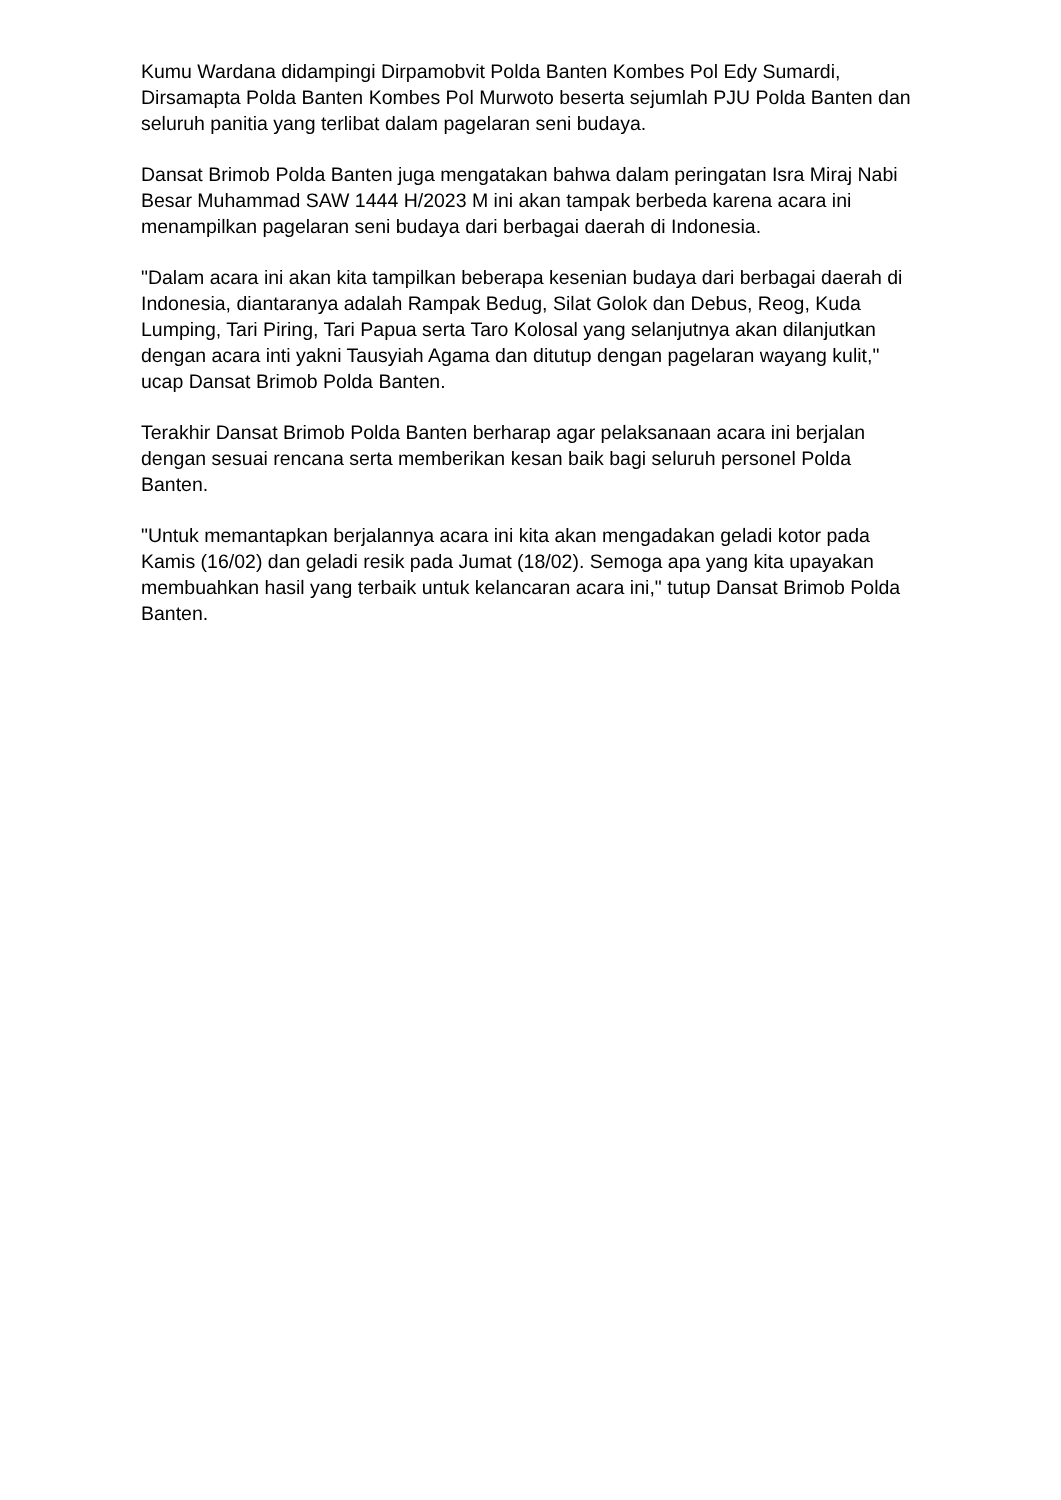Kumu Wardana didampingi Dirpamobvit Polda Banten Kombes Pol Edy Sumardi, Dirsamapta Polda Banten Kombes Pol Murwoto beserta sejumlah PJU Polda Banten dan seluruh panitia yang terlibat dalam pagelaran seni budaya.
Dansat Brimob Polda Banten juga mengatakan bahwa dalam peringatan Isra Miraj Nabi Besar Muhammad SAW 1444 H/2023 M ini akan tampak berbeda karena acara ini menampilkan pagelaran seni budaya dari berbagai daerah di Indonesia.
"Dalam acara ini akan kita tampilkan beberapa kesenian budaya dari berbagai daerah di Indonesia, diantaranya adalah Rampak Bedug, Silat Golok dan Debus, Reog, Kuda Lumping, Tari Piring, Tari Papua serta Taro Kolosal yang selanjutnya akan dilanjutkan dengan acara inti yakni Tausyiah Agama dan ditutup dengan pagelaran wayang kulit," ucap Dansat Brimob Polda Banten.
Terakhir Dansat Brimob Polda Banten berharap agar pelaksanaan acara ini berjalan dengan sesuai rencana serta memberikan kesan baik bagi seluruh personel Polda Banten.
"Untuk memantapkan berjalannya acara ini kita akan mengadakan geladi kotor pada Kamis (16/02) dan geladi resik pada Jumat (18/02). Semoga apa yang kita upayakan membuahkan hasil yang terbaik untuk kelancaran acara ini," tutup Dansat Brimob Polda Banten.